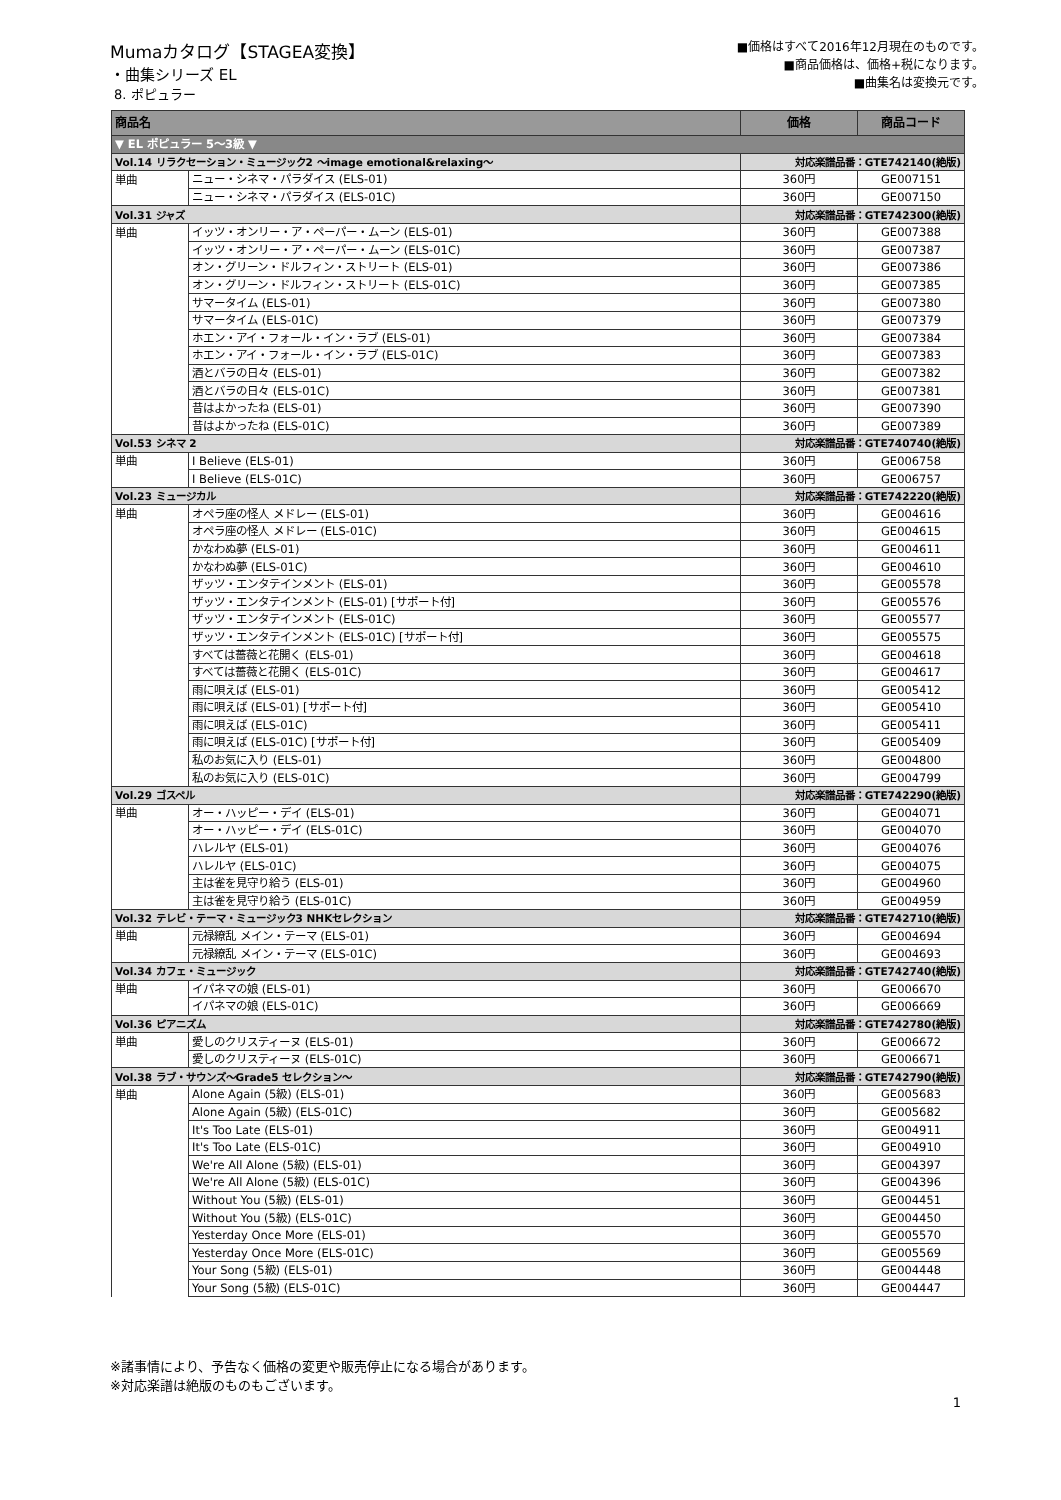Mumaカタログ【STAGEA変換】
・曲集シリーズ EL
8. ポピュラー
■価格はすべて2016年12月現在のものです。
■商品価格は、価格+税になります。
■曲集名は変換元です。
| 商品名 | | 価格 | 商品コード |
| --- | --- | --- | --- |
| ▼ EL ポピュラー 5～3級 ▼ | | | |
| Vol.14 リラクセーション・ミュージック2 ～image emotional&relaxing～ | | 対応楽譜品番：GTE742140(絶版) | |
| 単曲 | ニュー・シネマ・パラダイス (ELS-01) | 360円 | GE007151 |
| | ニュー・シネマ・パラダイス (ELS-01C) | 360円 | GE007150 |
| Vol.31 ジャズ | | 対応楽譜品番：GTE742300(絶版) | |
| 単曲 | イッツ・オンリー・ア・ペーパー・ムーン (ELS-01) | 360円 | GE007388 |
| | イッツ・オンリー・ア・ペーパー・ムーン (ELS-01C) | 360円 | GE007387 |
| | オン・グリーン・ドルフィン・ストリート (ELS-01) | 360円 | GE007386 |
| | オン・グリーン・ドルフィン・ストリート (ELS-01C) | 360円 | GE007385 |
| | サマータイム (ELS-01) | 360円 | GE007380 |
| | サマータイム (ELS-01C) | 360円 | GE007379 |
| | ホエン・アイ・フォール・イン・ラブ (ELS-01) | 360円 | GE007384 |
| | ホエン・アイ・フォール・イン・ラブ (ELS-01C) | 360円 | GE007383 |
| | 酒とバラの日々 (ELS-01) | 360円 | GE007382 |
| | 酒とバラの日々 (ELS-01C) | 360円 | GE007381 |
| | 昔はよかったね (ELS-01) | 360円 | GE007390 |
| | 昔はよかったね (ELS-01C) | 360円 | GE007389 |
| Vol.53 シネマ 2 | | 対応楽譜品番：GTE740740(絶版) | |
| 単曲 | I Believe (ELS-01) | 360円 | GE006758 |
| | I Believe (ELS-01C) | 360円 | GE006757 |
| Vol.23 ミュージカル | | 対応楽譜品番：GTE742220(絶版) | |
| 単曲 | オペラ座の怪人 メドレー (ELS-01) | 360円 | GE004616 |
| | オペラ座の怪人 メドレー (ELS-01C) | 360円 | GE004615 |
| | かなわぬ夢 (ELS-01) | 360円 | GE004611 |
| | かなわぬ夢 (ELS-01C) | 360円 | GE004610 |
| | ザッツ・エンタテインメント (ELS-01) | 360円 | GE005578 |
| | ザッツ・エンタテインメント (ELS-01) [サポート付] | 360円 | GE005576 |
| | ザッツ・エンタテインメント (ELS-01C) | 360円 | GE005577 |
| | ザッツ・エンタテインメント (ELS-01C) [サポート付] | 360円 | GE005575 |
| | すべては薔薇と花開く (ELS-01) | 360円 | GE004618 |
| | すべては薔薇と花開く (ELS-01C) | 360円 | GE004617 |
| | 雨に唄えば (ELS-01) | 360円 | GE005412 |
| | 雨に唄えば (ELS-01) [サポート付] | 360円 | GE005410 |
| | 雨に唄えば (ELS-01C) | 360円 | GE005411 |
| | 雨に唄えば (ELS-01C) [サポート付] | 360円 | GE005409 |
| | 私のお気に入り (ELS-01) | 360円 | GE004800 |
| | 私のお気に入り (ELS-01C) | 360円 | GE004799 |
| Vol.29 ゴスペル | | 対応楽譜品番：GTE742290(絶版) | |
| 単曲 | オー・ハッピー・デイ (ELS-01) | 360円 | GE004071 |
| | オー・ハッピー・デイ (ELS-01C) | 360円 | GE004070 |
| | ハレルヤ (ELS-01) | 360円 | GE004076 |
| | ハレルヤ (ELS-01C) | 360円 | GE004075 |
| | 主は雀を見守り給う (ELS-01) | 360円 | GE004960 |
| | 主は雀を見守り給う (ELS-01C) | 360円 | GE004959 |
| Vol.32 テレビ・テーマ・ミュージック3 NHKセレクション | | 対応楽譜品番：GTE742710(絶版) | |
| 単曲 | 元禄繚乱 メイン・テーマ (ELS-01) | 360円 | GE004694 |
| | 元禄繚乱 メイン・テーマ (ELS-01C) | 360円 | GE004693 |
| Vol.34 カフェ・ミュージック | | 対応楽譜品番：GTE742740(絶版) | |
| 単曲 | イパネマの娘 (ELS-01) | 360円 | GE006670 |
| | イパネマの娘 (ELS-01C) | 360円 | GE006669 |
| Vol.36 ピアニズム | | 対応楽譜品番：GTE742780(絶版) | |
| 単曲 | 愛しのクリスティーヌ (ELS-01) | 360円 | GE006672 |
| | 愛しのクリスティーヌ (ELS-01C) | 360円 | GE006671 |
| Vol.38 ラブ・サウンズ～Grade5 セレクション～ | | 対応楽譜品番：GTE742790(絶版) | |
| 単曲 | Alone Again (5級) (ELS-01) | 360円 | GE005683 |
| | Alone Again (5級) (ELS-01C) | 360円 | GE005682 |
| | It's Too Late (ELS-01) | 360円 | GE004911 |
| | It's Too Late (ELS-01C) | 360円 | GE004910 |
| | We're All Alone (5級) (ELS-01) | 360円 | GE004397 |
| | We're All Alone (5級) (ELS-01C) | 360円 | GE004396 |
| | Without You (5級) (ELS-01) | 360円 | GE004451 |
| | Without You (5級) (ELS-01C) | 360円 | GE004450 |
| | Yesterday Once More (ELS-01) | 360円 | GE005570 |
| | Yesterday Once More (ELS-01C) | 360円 | GE005569 |
| | Your Song (5級) (ELS-01) | 360円 | GE004448 |
| | Your Song (5級) (ELS-01C) | 360円 | GE004447 |
※諸事情により、予告なく価格の変更や販売停止になる場合があります。
※対応楽譜は絶版のものもございます。
1